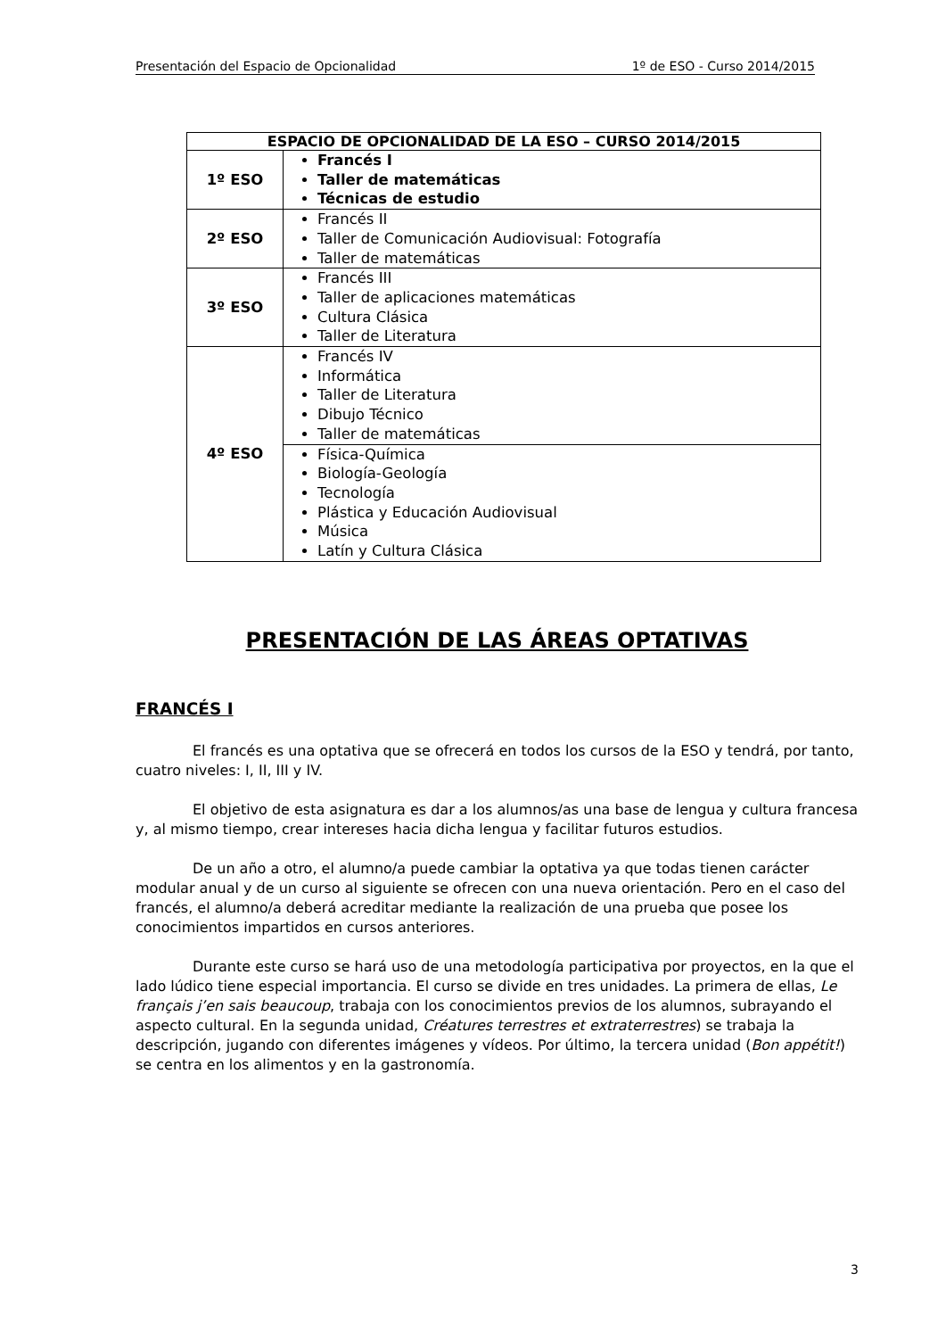Presentación del Espacio de Opcionalidad 1º de ESO - Curso 2014/2015
| ESPACIO DE OPCIONALIDAD DE LA ESO – CURSO 2014/2015 | |
| --- | --- |
| 1º ESO | Francés I Taller de matemáticas Técnicas de estudio |
| 2º ESO | Francés II Taller de Comunicación Audiovisual: Fotografía Taller de matemáticas |
| 3º ESO | Francés III Taller de aplicaciones matemáticas Cultura Clásica Taller de Literatura |
| 4º ESO | Francés IV Informática Taller de Literatura Dibujo Técnico Taller de matemáticas |
| | Física-Química Biología-Geología Tecnología Plástica y Educación Audiovisual Música Latín y Cultura Clásica |
PRESENTACIÓN DE LAS ÁREAS OPTATIVAS
FRANCÉS I
El francés es una optativa que se ofrecerá en todos los cursos de la ESO y tendrá, por tanto, cuatro niveles: I, II, III y IV.
El objetivo de esta asignatura es dar a los alumnos/as una base de lengua y cultura francesa y, al mismo tiempo, crear intereses hacia dicha lengua y facilitar futuros estudios.
De un año a otro, el alumno/a puede cambiar la optativa ya que todas tienen carácter modular anual y de un curso al siguiente se ofrecen con una nueva orientación. Pero en el caso del francés, el alumno/a deberá acreditar mediante la realización de una prueba que posee los conocimientos impartidos en cursos anteriores.
Durante este curso se hará uso de una metodología participativa por proyectos, en la que el lado lúdico tiene especial importancia. El curso se divide en tres unidades. La primera de ellas, Le français j’en sais beaucoup, trabaja con los conocimientos previos de los alumnos, subrayando el aspecto cultural. En la segunda unidad, Créatures terrestres et extraterrestres) se trabaja la descripción, jugando con diferentes imágenes y vídeos. Por último, la tercera unidad (Bon appétit!) se centra en los alimentos y en la gastronomía.
3